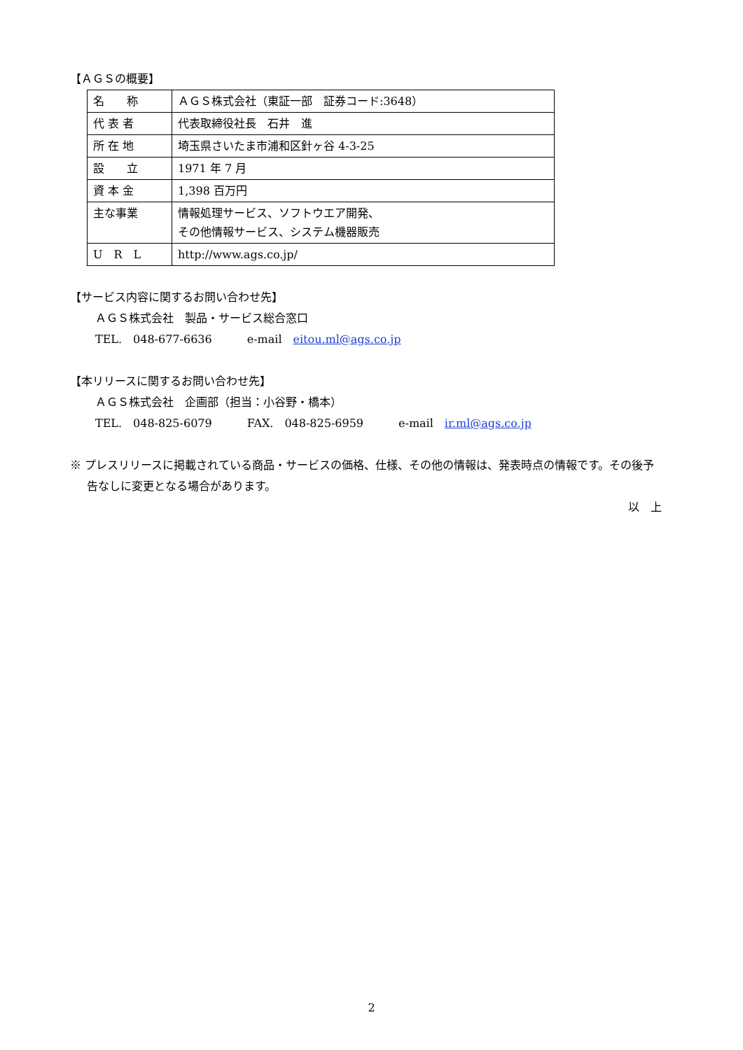【ＡＧＳの概要】
| 名 称 | ＡＧＳ株式会社（東証一部 証券コード:3648） |
| 代 表 者 | 代表取締役社長 石井 進 |
| 所 在 地 | 埼玉県さいたま市浦和区針ヶ谷 4-3-25 |
| 設 立 | 1971 年 7 月 |
| 資 本 金 | 1,398 百万円 |
| 主な事業 | 情報処理サービス、ソフトウエア開発、 その他情報サービス、システム機器販売 |
| U R L | http://www.ags.co.jp/ |
【サービス内容に関するお問い合わせ先】
ＡＧＳ株式会社　製品・サービス総合窓口
TEL.　048-677-6636 e-mail　eitou.ml@ags.co.jp
【本リリースに関するお問い合わせ先】
ＡＧＳ株式会社　企画部（担当：小谷野・橋本）
TEL.　048-825-6079 FAX.　048-825-6959 e-mail　ir.ml@ags.co.jp
※ プレスリリースに掲載されている商品・サービスの価格、仕様、その他の情報は、発表時点の情報です。その後予告なしに変更となる場合があります。
以　上
2